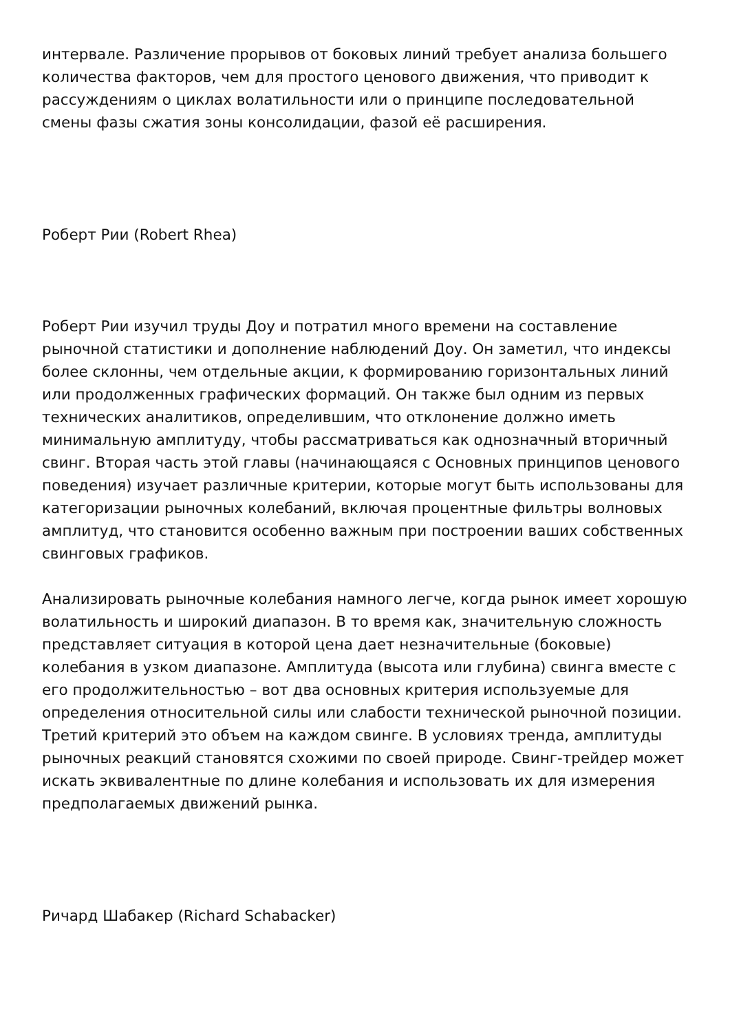интервале. Различение прорывов от боковых линий требует анализа большего количества факторов, чем для простого ценового движения, что приводит к рассуждениям о циклах волатильности или о принципе последовательной смены фазы сжатия зоны консолидации, фазой её расширения.
Роберт Рии (Robert Rhea)
Роберт Рии изучил труды Доу и потратил много времени на составление рыночной статистики и дополнение наблюдений Доу. Он заметил, что индексы более склонны, чем отдельные акции, к формированию горизонтальных линий или продолженных графических формаций. Он также был одним из первых технических аналитиков, определившим, что отклонение должно иметь минимальную амплитуду, чтобы рассматриваться как однозначный вторичный свинг. Вторая часть этой главы (начинающаяся с Основных принципов ценового поведения) изучает различные критерии, которые могут быть использованы для категоризации рыночных колебаний, включая процентные фильтры волновых амплитуд, что становится особенно важным при построении ваших собственных свинговых графиков.
Анализировать рыночные колебания намного легче, когда рынок имеет хорошую волатильность и широкий диапазон. В то время как, значительную сложность представляет ситуация в которой цена дает незначительные (боковые) колебания в узком диапазоне. Амплитуда (высота или глубина) свинга вместе с его продолжительностью – вот два основных критерия используемые для определения относительной силы или слабости технической рыночной позиции. Третий критерий это объем на каждом свинге. В условиях тренда, амплитуды рыночных реакций становятся схожими по своей природе. Свинг-трейдер может искать эквивалентные по длине колебания и использовать их для измерения предполагаемых движений рынка.
Ричард Шабакер (Richard Schabacker)